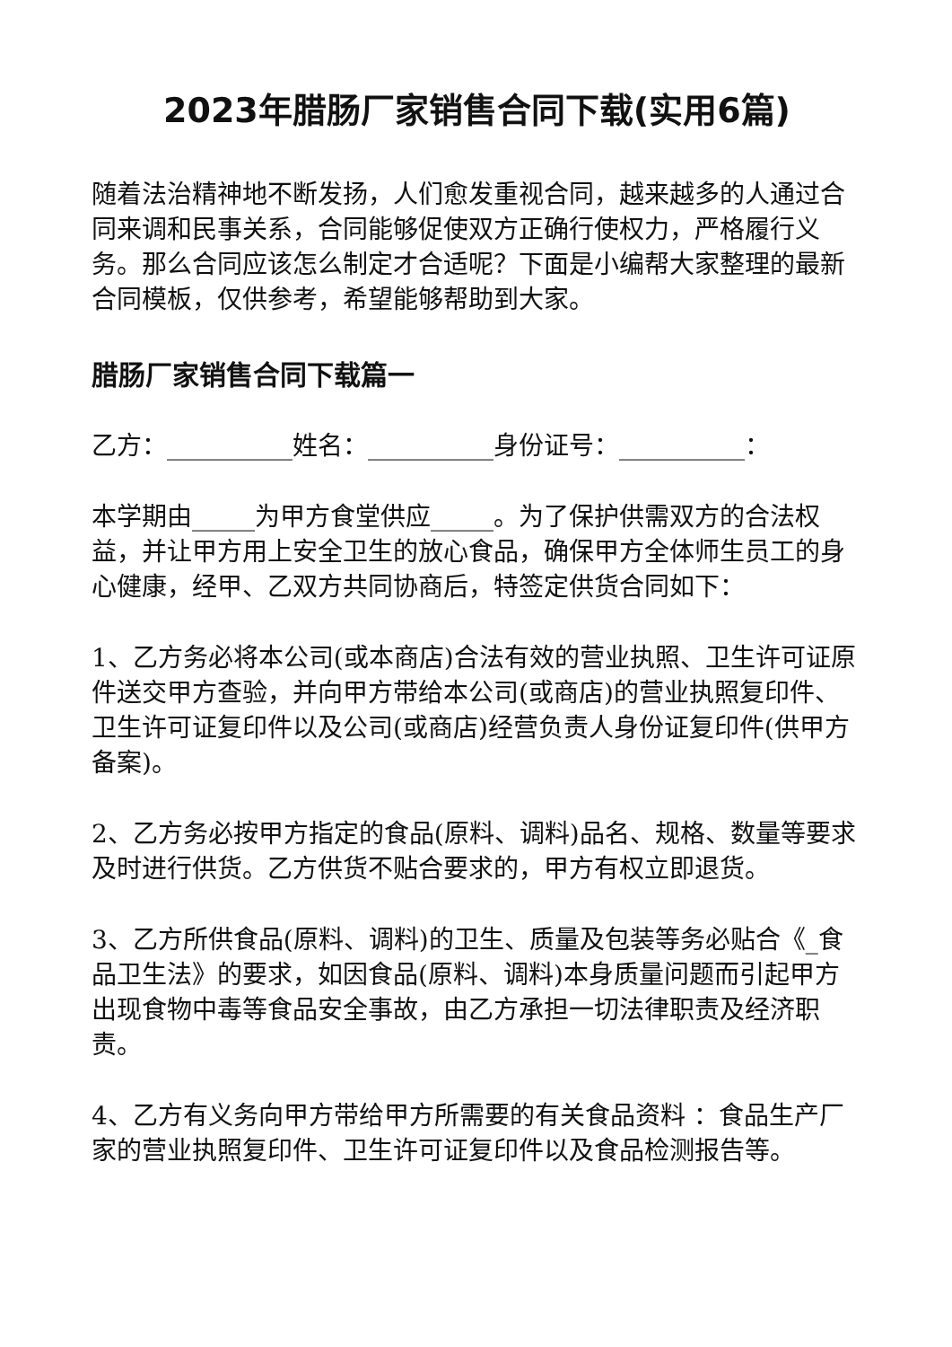2023年腊肠厂家销售合同下载(实用6篇)
随着法治精神地不断发扬，人们愈发重视合同，越来越多的人通过合同来调和民事关系，合同能够促使双方正确行使权力，严格履行义务。那么合同应该怎么制定才合适呢？下面是小编帮大家整理的最新合同模板，仅供参考，希望能够帮助到大家。
腊肠厂家销售合同下载篇一
乙方：__________姓名：__________身份证号：__________：
本学期由_____为甲方食堂供应_____。为了保护供需双方的合法权益，并让甲方用上安全卫生的放心食品，确保甲方全体师生员工的身心健康，经甲、乙双方共同协商后，特签定供货合同如下：
1、乙方务必将本公司(或本商店)合法有效的营业执照、卫生许可证原件送交甲方查验，并向甲方带给本公司(或商店)的营业执照复印件、卫生许可证复印件以及公司(或商店)经营负责人身份证复印件(供甲方备案)。
2、乙方务必按甲方指定的食品(原料、调料)品名、规格、数量等要求及时进行供货。乙方供货不贴合要求的，甲方有权立即退货。
3、乙方所供食品(原料、调料)的卫生、质量及包装等务必贴合《_食品卫生法》的要求，如因食品(原料、调料)本身质量问题而引起甲方出现食物中毒等食品安全事故，由乙方承担一切法律职责及经济职责。
4、乙方有义务向甲方带给甲方所需要的有关食品资料 ：食品生产厂家的营业执照复印件、卫生许可证复印件以及食品检测报告等。